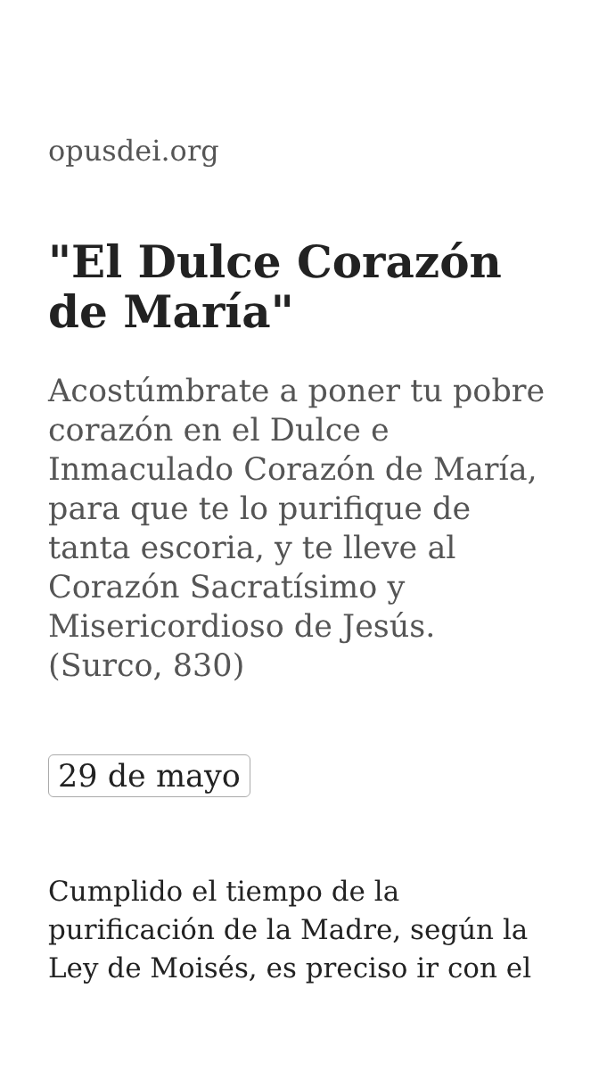opusdei.org
"El Dulce Corazón de María"
Acostúmbrate a poner tu pobre corazón en el Dulce e Inmaculado Corazón de María, para que te lo purifique de tanta escoria, y te lleve al Corazón Sacratísimo y Misericordioso de Jesús. (Surco, 830)
29 de mayo
Cumplido el tiempo de la purificación de la Madre, según la Ley de Moisés, es preciso ir con el